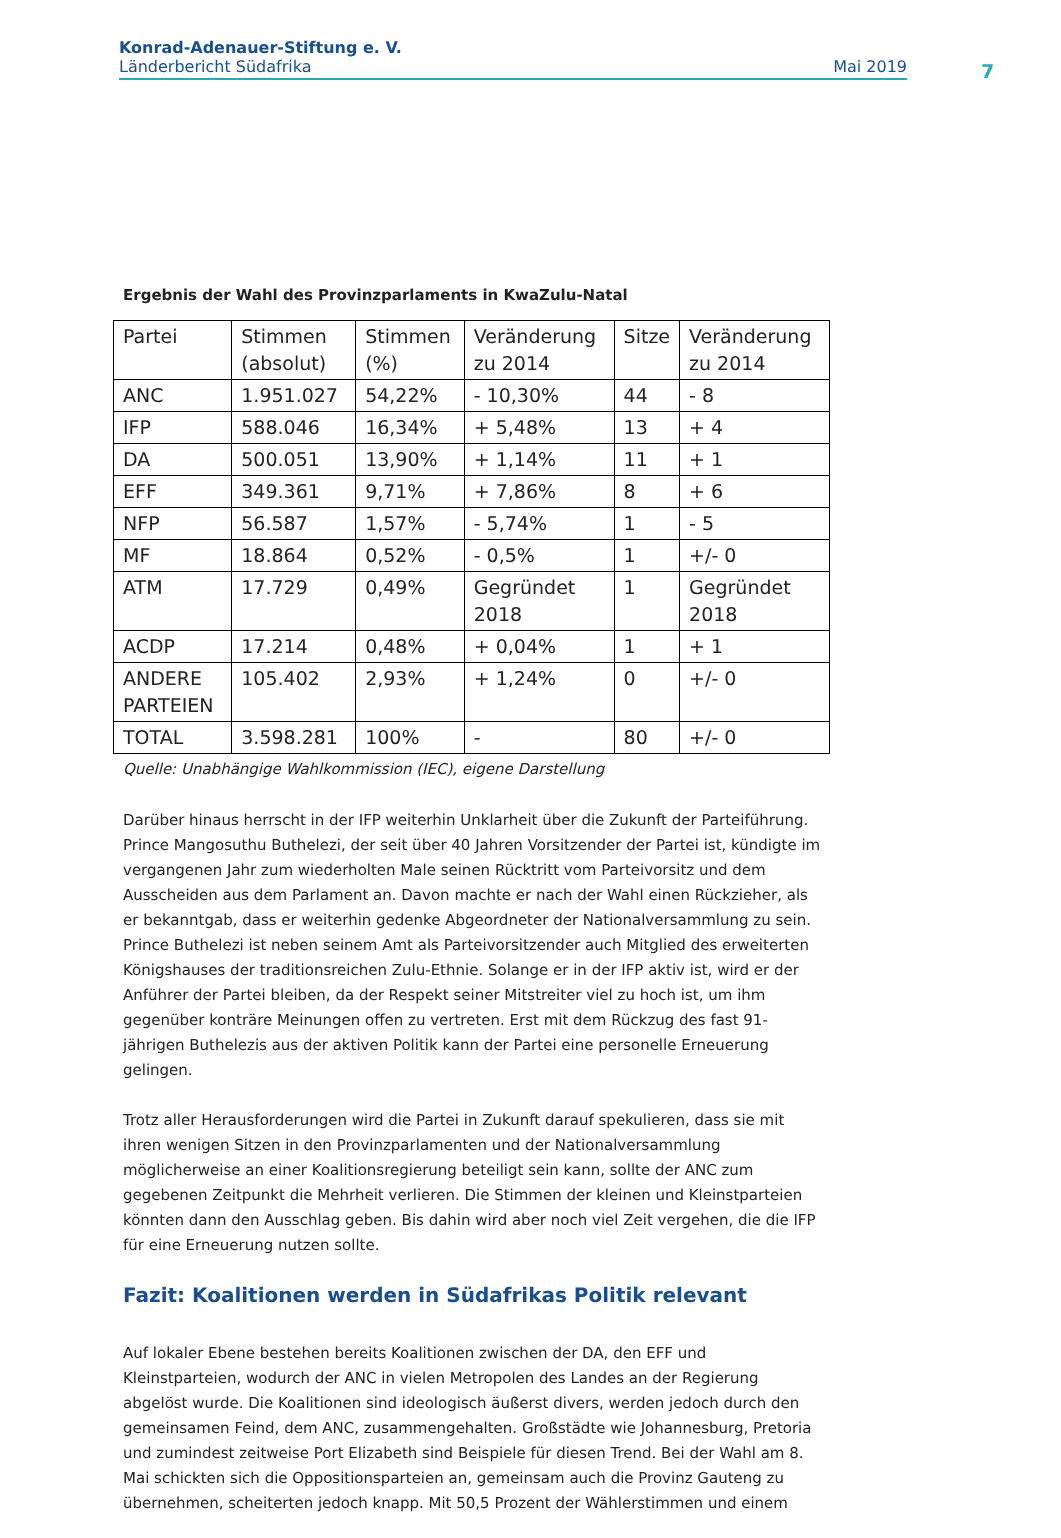Konrad-Adenauer-Stiftung e. V.
Länderbericht Südafrika Mai 2019
7
Ergebnis der Wahl des Provinzparlaments in KwaZulu-Natal
| Partei | Stimmen (absolut) | Stimmen (%) | Veränderung zu 2014 | Sitze | Veränderung zu 2014 |
| --- | --- | --- | --- | --- | --- |
| ANC | 1.951.027 | 54,22% | - 10,30% | 44 | - 8 |
| IFP | 588.046 | 16,34% | + 5,48% | 13 | + 4 |
| DA | 500.051 | 13,90% | + 1,14% | 11 | + 1 |
| EFF | 349.361 | 9,71% | + 7,86% | 8 | + 6 |
| NFP | 56.587 | 1,57% | - 5,74% | 1 | - 5 |
| MF | 18.864 | 0,52% | - 0,5% | 1 | +/- 0 |
| ATM | 17.729 | 0,49% | Gegründet 2018 | 1 | Gegründet 2018 |
| ACDP | 17.214 | 0,48% | + 0,04% | 1 | + 1 |
| ANDERE PARTEIEN | 105.402 | 2,93% | + 1,24% | 0 | +/- 0 |
| TOTAL | 3.598.281 | 100% | - | 80 | +/- 0 |
Quelle: Unabhängige Wahlkommission (IEC), eigene Darstellung
Darüber hinaus herrscht in der IFP weiterhin Unklarheit über die Zukunft der Parteiführung. Prince Mangosuthu Buthelezi, der seit über 40 Jahren Vorsitzender der Partei ist, kündigte im vergangenen Jahr zum wiederholten Male seinen Rücktritt vom Parteivorsitz und dem Ausscheiden aus dem Parlament an. Davon machte er nach der Wahl einen Rückzieher, als er bekanntgab, dass er weiterhin gedenke Abgeordneter der Nationalversammlung zu sein. Prince Buthelezi ist neben seinem Amt als Parteivorsitzender auch Mitglied des erweiterten Königshauses der traditionsreichen Zulu-Ethnie. Solange er in der IFP aktiv ist, wird er der Anführer der Partei bleiben, da der Respekt seiner Mitstreiter viel zu hoch ist, um ihm gegenüber konträre Meinungen offen zu vertreten. Erst mit dem Rückzug des fast 91-jährigen Buthelezis aus der aktiven Politik kann der Partei eine personelle Erneuerung gelingen.
Trotz aller Herausforderungen wird die Partei in Zukunft darauf spekulieren, dass sie mit ihren wenigen Sitzen in den Provinzparlamenten und der Nationalversammlung möglicherweise an einer Koalitionsregierung beteiligt sein kann, sollte der ANC zum gegebenen Zeitpunkt die Mehrheit verlieren. Die Stimmen der kleinen und Kleinstparteien könnten dann den Ausschlag geben. Bis dahin wird aber noch viel Zeit vergehen, die die IFP für eine Erneuerung nutzen sollte.
Fazit: Koalitionen werden in Südafrikas Politik relevant
Auf lokaler Ebene bestehen bereits Koalitionen zwischen der DA, den EFF und Kleinstparteien, wodurch der ANC in vielen Metropolen des Landes an der Regierung abgelöst wurde. Die Koalitionen sind ideologisch äußerst divers, werden jedoch durch den gemeinsamen Feind, dem ANC, zusammengehalten. Großstädte wie Johannesburg, Pretoria und zumindest zeitweise Port Elizabeth sind Beispiele für diesen Trend. Bei der Wahl am 8. Mai schickten sich die Oppositionsparteien an, gemeinsam auch die Provinz Gauteng zu übernehmen, scheiterten jedoch knapp. Mit 50,5 Prozent der Wählerstimmen und einem